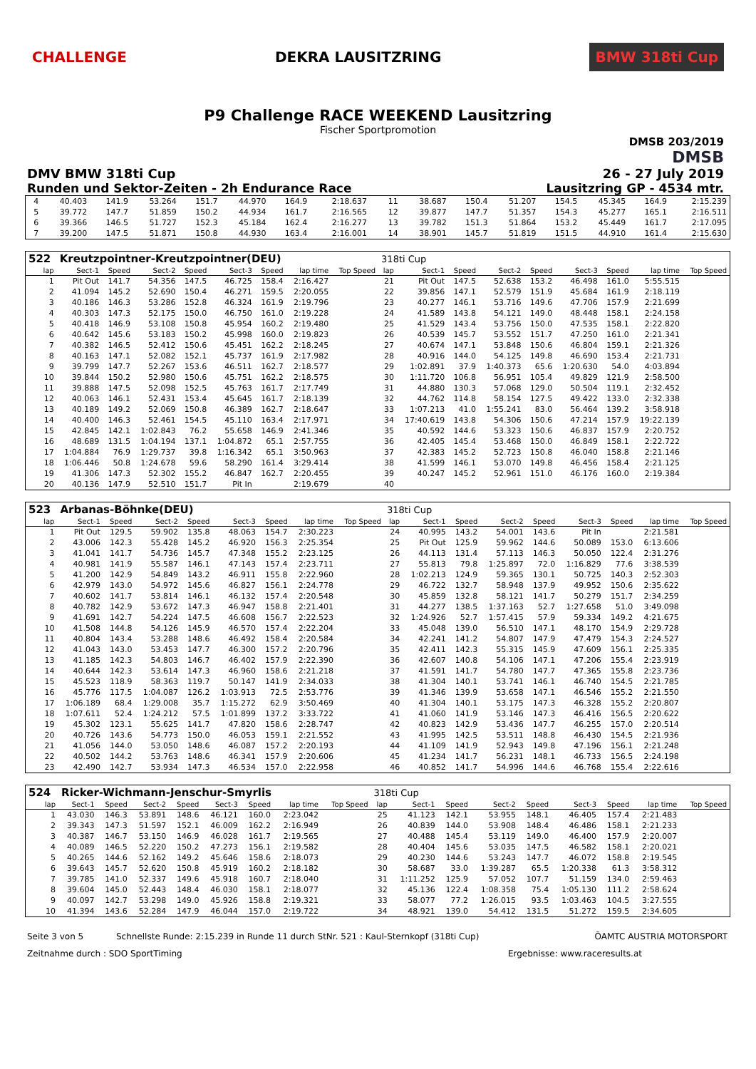CHALLENGE DEKRA LAUSITZRING BMW 318ti Cup
P9 Challenge RACE WEEKEND Lausitzring
Fischer Sportpromotion
DMSB 203/2019
DMSB
DMV BMW 318ti Cup 26 - 27 July 2019
Runden und Sektor-Zeiten - 2h Endurance Race Lausitzring GP - 4534 mtr.
| 4 | 40.403 | 141.9 | 53.264 | 151.7 | 44.970 | 164.9 | 2:18.637 | | 11 | 38.687 | 150.4 | 51.207 | 154.5 | 45.345 | 164.9 | 2:15.239 |
| 5 | 39.772 | 147.7 | 51.859 | 150.2 | 44.934 | 161.7 | 2:16.565 | | 12 | 39.877 | 147.7 | 51.357 | 154.3 | 45.277 | 165.1 | 2:16.511 |
| 6 | 39.366 | 146.5 | 51.727 | 152.3 | 45.184 | 162.4 | 2:16.277 | | 13 | 39.782 | 151.3 | 51.864 | 153.2 | 45.449 | 161.7 | 2:17.095 |
| 7 | 39.200 | 147.5 | 51.871 | 150.8 | 44.930 | 163.4 | 2:16.001 | | 14 | 38.901 | 145.7 | 51.819 | 151.5 | 44.910 | 161.4 | 2:15.630 |
| 522 | Kreutzpointner-Kreutzpointner(DEU) | | | | | | | | 318ti Cup | | | | | | | | |
| lap | Sect-1 | Speed | Sect-2 | Speed | Sect-3 | Speed | lap time | Top Speed | lap | Sect-1 | Speed | Sect-2 | Speed | Sect-3 | Speed | lap time | Top Speed |
| 1 | Pit Out | 141.7 | 54.356 | 147.5 | 46.725 | 158.4 | 2:16.427 | | 21 | Pit Out | 147.5 | 52.638 | 153.2 | 46.498 | 161.0 | 5:55.515 | |
| 2 | 41.094 | 145.2 | 52.690 | 150.4 | 46.271 | 159.5 | 2:20.055 | | 22 | 39.856 | 147.1 | 52.579 | 151.9 | 45.684 | 161.9 | 2:18.119 | |
| 3 | 40.186 | 146.3 | 53.286 | 152.8 | 46.324 | 161.9 | 2:19.796 | | 23 | 40.277 | 146.1 | 53.716 | 149.6 | 47.706 | 157.9 | 2:21.699 | |
| 4 | 40.303 | 147.3 | 52.175 | 150.0 | 46.750 | 161.0 | 2:19.228 | | 24 | 41.589 | 143.8 | 54.121 | 149.0 | 48.448 | 158.1 | 2:24.158 | |
| 5 | 40.418 | 146.9 | 53.108 | 150.8 | 45.954 | 160.2 | 2:19.480 | | 25 | 41.529 | 143.4 | 53.756 | 150.0 | 47.535 | 158.1 | 2:22.820 | |
| 6 | 40.642 | 145.6 | 53.183 | 150.2 | 45.998 | 160.0 | 2:19.823 | | 26 | 40.539 | 145.7 | 53.552 | 151.7 | 47.250 | 161.0 | 2:21.341 | |
| 7 | 40.382 | 146.5 | 52.412 | 150.6 | 45.451 | 162.2 | 2:18.245 | | 27 | 40.674 | 147.1 | 53.848 | 150.6 | 46.804 | 159.1 | 2:21.326 | |
| 8 | 40.163 | 147.1 | 52.082 | 152.1 | 45.737 | 161.9 | 2:17.982 | | 28 | 40.916 | 144.0 | 54.125 | 149.8 | 46.690 | 153.4 | 2:21.731 | |
| 9 | 39.799 | 147.7 | 52.267 | 153.6 | 46.511 | 162.7 | 2:18.577 | | 29 | 1:02.891 | 37.9 | 1:40.373 | 65.6 | 1:20.630 | 54.0 | 4:03.894 | |
| 10 | 39.844 | 150.2 | 52.980 | 150.6 | 45.751 | 162.2 | 2:18.575 | | 30 | 1:11.720 | 106.8 | 56.951 | 105.4 | 49.829 | 121.9 | 2:58.500 | |
| 11 | 39.888 | 147.5 | 52.098 | 152.5 | 45.763 | 161.7 | 2:17.749 | | 31 | 44.880 | 130.3 | 57.068 | 129.0 | 50.504 | 119.1 | 2:32.452 | |
| 12 | 40.063 | 146.1 | 52.431 | 153.4 | 45.645 | 161.7 | 2:18.139 | | 32 | 44.762 | 114.8 | 58.154 | 127.5 | 49.422 | 133.0 | 2:32.338 | |
| 13 | 40.189 | 149.2 | 52.069 | 150.8 | 46.389 | 162.7 | 2:18.647 | | 33 | 1:07.213 | 41.0 | 1:55.241 | 83.0 | 56.464 | 139.2 | 3:58.918 | |
| 14 | 40.400 | 146.3 | 52.461 | 154.5 | 45.110 | 163.4 | 2:17.971 | | 34 | 17:40.619 | 143.8 | 54.306 | 150.6 | 47.214 | 157.9 | 19:22.139 | |
| 15 | 42.845 | 142.1 | 1:02.843 | 76.2 | 55.658 | 146.9 | 2:41.346 | | 35 | 40.592 | 144.6 | 53.323 | 150.6 | 46.837 | 157.9 | 2:20.752 | |
| 16 | 48.689 | 131.5 | 1:04.194 | 137.1 | 1:04.872 | 65.1 | 2:57.755 | | 36 | 42.405 | 145.4 | 53.468 | 150.0 | 46.849 | 158.1 | 2:22.722 | |
| 17 | 1:04.884 | 76.9 | 1:29.737 | 39.8 | 1:16.342 | 65.1 | 3:50.963 | | 37 | 42.383 | 145.2 | 52.723 | 150.8 | 46.040 | 158.8 | 2:21.146 | |
| 18 | 1:06.446 | 50.8 | 1:24.678 | 59.6 | 58.290 | 161.4 | 3:29.414 | | 38 | 41.599 | 146.1 | 53.070 | 149.8 | 46.456 | 158.4 | 2:21.125 | |
| 19 | 41.306 | 147.3 | 52.302 | 155.2 | 46.847 | 162.7 | 2:20.455 | | 39 | 40.247 | 145.2 | 52.961 | 151.0 | 46.176 | 160.0 | 2:19.384 | |
| 20 | 40.136 | 147.9 | 52.510 | 151.7 | Pit In | | 2:19.679 | | 40 | | | | | | | | |
| 523 | Arbanas-Böhnke(DEU) | | | | | | | | 318ti Cup | | | | | | | | |
| lap | Sect-1 | Speed | Sect-2 | Speed | Sect-3 | Speed | lap time | Top Speed | lap | Sect-1 | Speed | Sect-2 | Speed | Sect-3 | Speed | lap time | Top Speed |
| 1 | Pit Out | 129.5 | 59.902 | 135.8 | 48.063 | 154.7 | 2:30.223 | | 24 | 40.995 | 143.2 | 54.001 | 143.6 | Pit In | | 2:21.581 | |
| 2 | 43.006 | 142.3 | 55.428 | 145.2 | 46.920 | 156.3 | 2:25.354 | | 25 | Pit Out | 125.9 | 59.962 | 144.6 | 50.089 | 153.0 | 6:13.606 | |
| 3 | 41.041 | 141.7 | 54.736 | 145.7 | 47.348 | 155.2 | 2:23.125 | | 26 | 44.113 | 131.4 | 57.113 | 146.3 | 50.050 | 122.4 | 2:31.276 | |
| 4 | 40.981 | 141.9 | 55.587 | 146.1 | 47.143 | 157.4 | 2:23.711 | | 27 | 55.813 | 79.8 | 1:25.897 | 72.0 | 1:16.829 | 77.6 | 3:38.539 | |
| 5 | 41.200 | 142.9 | 54.849 | 143.2 | 46.911 | 155.8 | 2:22.960 | | 28 | 1:02.213 | 124.9 | 59.365 | 130.1 | 50.725 | 140.3 | 2:52.303 | |
| 6 | 42.979 | 143.0 | 54.972 | 145.6 | 46.827 | 156.1 | 2:24.778 | | 29 | 46.722 | 132.7 | 58.948 | 137.9 | 49.952 | 150.6 | 2:35.622 | |
| 7 | 40.602 | 141.7 | 53.814 | 146.1 | 46.132 | 157.4 | 2:20.548 | | 30 | 45.859 | 132.8 | 58.121 | 141.7 | 50.279 | 151.7 | 2:34.259 | |
| 8 | 40.782 | 142.9 | 53.672 | 147.3 | 46.947 | 158.8 | 2:21.401 | | 31 | 44.277 | 138.5 | 1:37.163 | 52.7 | 1:27.658 | 51.0 | 3:49.098 | |
| 9 | 41.691 | 142.7 | 54.224 | 147.5 | 46.608 | 156.7 | 2:22.523 | | 32 | 1:24.926 | 52.7 | 1:57.415 | 57.9 | 59.334 | 149.2 | 4:21.675 | |
| 10 | 41.508 | 144.8 | 54.126 | 145.9 | 46.570 | 157.4 | 2:22.204 | | 33 | 45.048 | 139.0 | 56.510 | 147.1 | 48.170 | 154.9 | 2:29.728 | |
| 11 | 40.804 | 143.4 | 53.288 | 148.6 | 46.492 | 158.4 | 2:20.584 | | 34 | 42.241 | 141.2 | 54.807 | 147.9 | 47.479 | 154.3 | 2:24.527 | |
| 12 | 41.043 | 143.0 | 53.453 | 147.7 | 46.300 | 157.2 | 2:20.796 | | 35 | 42.411 | 142.3 | 55.315 | 145.9 | 47.609 | 156.1 | 2:25.335 | |
| 13 | 41.185 | 142.3 | 54.803 | 146.7 | 46.402 | 157.9 | 2:22.390 | | 36 | 42.607 | 140.8 | 54.106 | 147.1 | 47.206 | 155.4 | 2:23.919 | |
| 14 | 40.644 | 142.3 | 53.614 | 147.3 | 46.960 | 158.6 | 2:21.218 | | 37 | 41.591 | 141.7 | 54.780 | 147.7 | 47.365 | 155.8 | 2:23.736 | |
| 15 | 45.523 | 118.9 | 58.363 | 119.7 | 50.147 | 141.9 | 2:34.033 | | 38 | 41.304 | 140.1 | 53.741 | 146.1 | 46.740 | 154.5 | 2:21.785 | |
| 16 | 45.776 | 117.5 | 1:04.087 | 126.2 | 1:03.913 | 72.5 | 2:53.776 | | 39 | 41.346 | 139.9 | 53.658 | 147.1 | 46.546 | 155.2 | 2:21.550 | |
| 17 | 1:06.189 | 68.4 | 1:29.008 | 35.7 | 1:15.272 | 62.9 | 3:50.469 | | 40 | 41.304 | 140.1 | 53.175 | 147.3 | 46.328 | 155.2 | 2:20.807 | |
| 18 | 1:07.611 | 52.4 | 1:24.212 | 57.5 | 1:01.899 | 137.2 | 3:33.722 | | 41 | 41.060 | 141.9 | 53.146 | 147.3 | 46.416 | 156.5 | 2:20.622 | |
| 19 | 45.302 | 123.1 | 55.625 | 141.7 | 47.820 | 158.6 | 2:28.747 | | 42 | 40.823 | 142.9 | 53.436 | 147.7 | 46.255 | 157.0 | 2:20.514 | |
| 20 | 40.726 | 143.6 | 54.773 | 150.0 | 46.053 | 159.1 | 2:21.552 | | 43 | 41.995 | 142.5 | 53.511 | 148.8 | 46.430 | 154.5 | 2:21.936 | |
| 21 | 41.056 | 144.0 | 53.050 | 148.6 | 46.087 | 157.2 | 2:20.193 | | 44 | 41.109 | 141.9 | 52.943 | 149.8 | 47.196 | 156.1 | 2:21.248 | |
| 22 | 40.502 | 144.2 | 53.763 | 148.6 | 46.341 | 157.9 | 2:20.606 | | 45 | 41.234 | 141.7 | 56.231 | 148.1 | 46.733 | 156.5 | 2:24.198 | |
| 23 | 42.490 | 142.7 | 53.934 | 147.3 | 46.534 | 157.0 | 2:22.958 | | 46 | 40.852 | 141.7 | 54.996 | 144.6 | 46.768 | 155.4 | 2:22.616 | |
| 524 | Ricker-Wichmann-Jenschur-Smyrlis | | | | | | | | 318ti Cup | | | | | | | | |
| lap | Sect-1 | Speed | Sect-2 | Speed | Sect-3 | Speed | lap time | Top Speed | lap | Sect-1 | Speed | Sect-2 | Speed | Sect-3 | Speed | lap time | Top Speed |
| 1 | 43.030 | 146.3 | 53.891 | 148.6 | 46.121 | 160.0 | 2:23.042 | | 25 | 41.123 | 142.1 | 53.955 | 148.1 | 46.405 | 157.4 | 2:21.483 | |
| 2 | 39.343 | 147.3 | 51.597 | 152.1 | 46.009 | 162.2 | 2:16.949 | | 26 | 40.839 | 144.0 | 53.908 | 148.4 | 46.486 | 158.1 | 2:21.233 | |
| 3 | 40.387 | 146.7 | 53.150 | 146.9 | 46.028 | 161.7 | 2:19.565 | | 27 | 40.488 | 145.4 | 53.119 | 149.0 | 46.400 | 157.9 | 2:20.007 | |
| 4 | 40.089 | 146.5 | 52.220 | 150.2 | 47.273 | 156.1 | 2:19.582 | | 28 | 40.404 | 145.6 | 53.035 | 147.5 | 46.582 | 158.1 | 2:20.021 | |
| 5 | 40.265 | 144.6 | 52.162 | 149.2 | 45.646 | 158.6 | 2:18.073 | | 29 | 40.230 | 144.6 | 53.243 | 147.7 | 46.072 | 158.8 | 2:19.545 | |
| 6 | 39.643 | 145.7 | 52.620 | 150.8 | 45.919 | 160.2 | 2:18.182 | | 30 | 58.687 | 33.0 | 1:39.287 | 65.5 | 1:20.338 | 61.3 | 3:58.312 | |
| 7 | 39.785 | 141.0 | 52.337 | 149.6 | 45.918 | 160.7 | 2:18.040 | | 31 | 1:11.252 | 125.9 | 57.052 | 107.7 | 51.159 | 134.0 | 2:59.463 | |
| 8 | 39.604 | 145.0 | 52.443 | 148.4 | 46.030 | 158.1 | 2:18.077 | | 32 | 45.136 | 122.4 | 1:08.358 | 75.4 | 1:05.130 | 111.2 | 2:58.624 | |
| 9 | 40.097 | 142.7 | 53.298 | 149.0 | 45.926 | 158.8 | 2:19.321 | | 33 | 58.077 | 77.2 | 1:26.015 | 93.5 | 1:03.463 | 104.5 | 3:27.555 | |
| 10 | 41.394 | 143.6 | 52.284 | 147.9 | 46.044 | 157.0 | 2:19.722 | | 34 | 48.921 | 139.0 | 54.412 | 131.5 | 51.272 | 159.5 | 2:34.605 | |
Seite 3 von 5 Schnellste Runde: 2:15.239 in Runde 11 durch StNr. 521 : Kaul-Sternkopf (318ti Cup) ÖAMTC AUSTRIA MOTORSPORT
Zeitnahme durch : SDO SportTiming Ergebnisse: www.raceresults.at